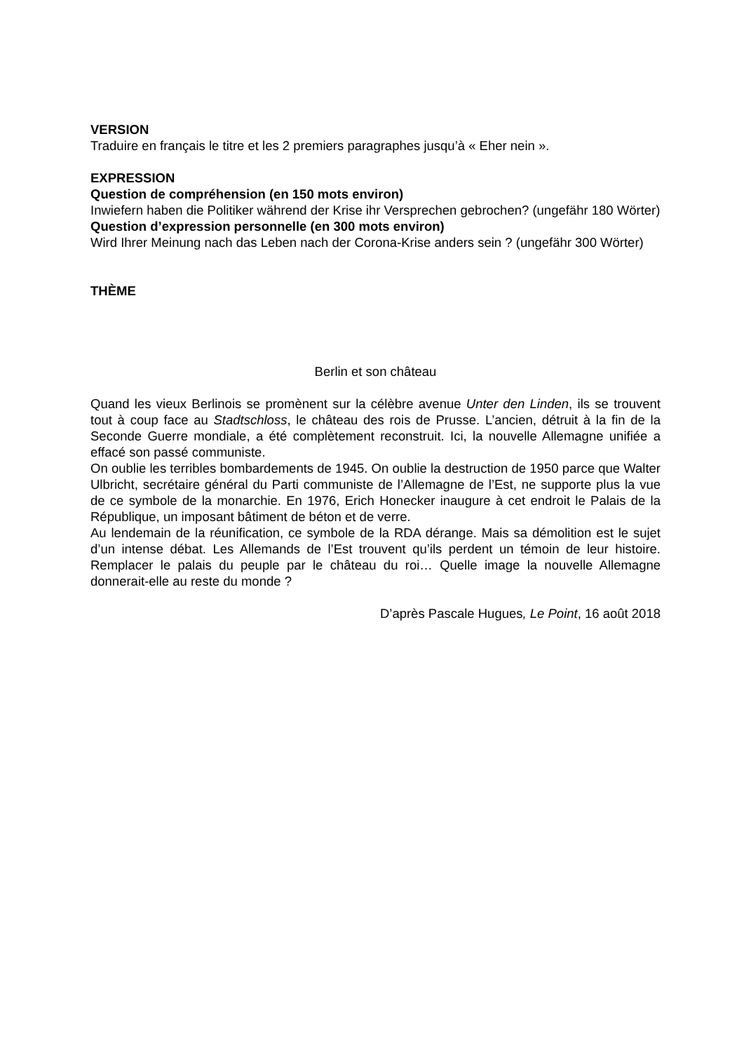VERSION
Traduire en français le titre et les 2 premiers paragraphes jusqu’à « Eher nein ».
EXPRESSION
Question de compréhension (en 150 mots environ)
Inwiefern haben die Politiker während der Krise ihr Versprechen gebrochen? (ungefähr 180 Wörter)
Question d’expression personnelle (en 300 mots environ)
Wird Ihrer Meinung nach das Leben nach der Corona-Krise anders sein ? (ungefähr 300 Wörter)
THÈME
Berlin et son château
Quand les vieux Berlinois se promènent sur la célèbre avenue Unter den Linden, ils se trouvent tout à coup face au Stadtschloss, le château des rois de Prusse. L’ancien, détruit à la fin de la Seconde Guerre mondiale, a été complètement reconstruit. Ici, la nouvelle Allemagne unifiée a effacé son passé communiste.
On oublie les terribles bombardements de 1945. On oublie la destruction de 1950 parce que Walter Ulbricht, secrétaire général du Parti communiste de l’Allemagne de l’Est, ne supporte plus la vue de ce symbole de la monarchie. En 1976, Erich Honecker inaugure à cet endroit le Palais de la République, un imposant bâtiment de béton et de verre.
Au lendemain de la réunification, ce symbole de la RDA dérange. Mais sa démolition est le sujet d’un intense débat. Les Allemands de l’Est trouvent qu’ils perdent un témoin de leur histoire. Remplacer le palais du peuple par le château du roi… Quelle image la nouvelle Allemagne donnerait-elle au reste du monde ?
D’après Pascale Hugues, Le Point, 16 août 2018